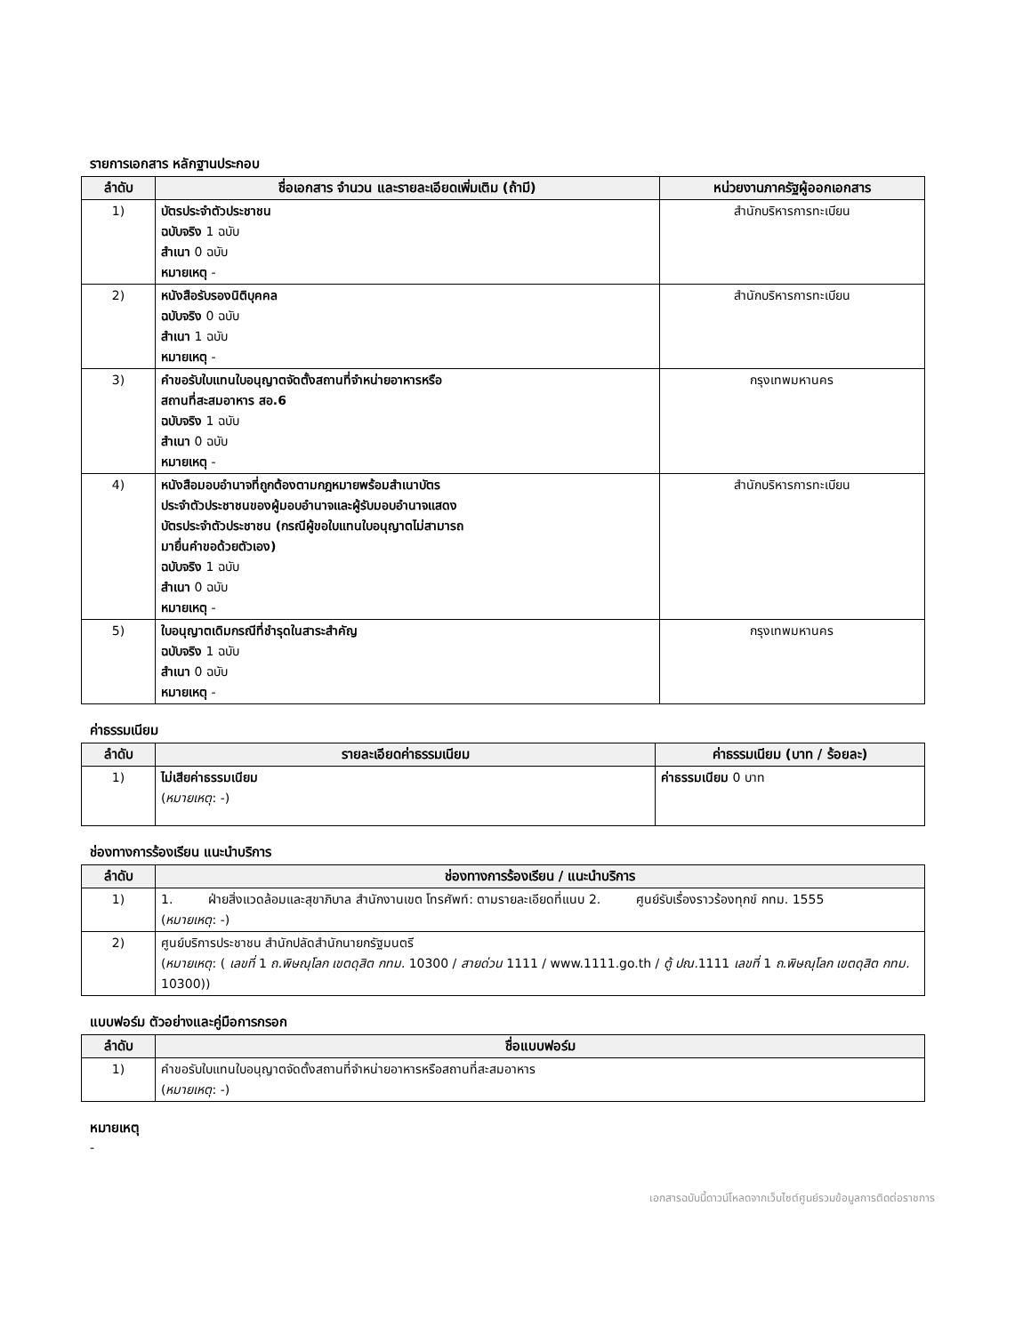รายการเอกสาร หลักฐานประกอบ
| ลำดับ | ชื่อเอกสาร จำนวน และรายละเอียดเพิ่มเติม (ถ้ามี) | หน่วยงานภาครัฐผู้ออกเอกสาร |
| --- | --- | --- |
| 1) | บัตรประจำตัวประชาชน ฉบับจริง 1 ฉบับ สำเนา 0 ฉบับ หมายเหตุ - | สำนักบริหารการทะเบียน |
| 2) | หนังสือรับรองนิติบุคคล ฉบับจริง 0 ฉบับ สำเนา 1 ฉบับ หมายเหตุ - | สำนักบริหารการทะเบียน |
| 3) | คำขอรับใบแทนใบอนุญาตจัดตั้งสถานที่จำหน่ายอาหารหรือ สถานที่สะสมอาหาร สอ.6 ฉบับจริง 1 ฉบับ สำเนา 0 ฉบับ หมายเหตุ - | กรุงเทพมหานคร |
| 4) | หนังสือมอบอำนาจที่ถูกต้องตามกฎหมายพร้อมสำเนาบัตร ประจำตัวประชาชนของผู้มอบอำนาจและผู้รับมอบอำนาจแสดง บัตรประจำตัวประชาชน (กรณีผู้ขอใบแทนใบอนุญาตไม่สามารถ มายื่นคำขอด้วยตัวเอง) ฉบับจริง 1 ฉบับ สำเนา 0 ฉบับ หมายเหตุ - | สำนักบริหารการทะเบียน |
| 5) | ใบอนุญาตเดิมกรณีที่ชำรุดในสาระสำคัญ ฉบับจริง 1 ฉบับ สำเนา 0 ฉบับ หมายเหตุ - | กรุงเทพมหานคร |
ค่าธรรมเนียม
| ลำดับ | รายละเอียดค่าธรรมเนียม | ค่าธรรมเนียม (บาท / ร้อยละ) |
| --- | --- | --- |
| 1) | ไม่เสียค่าธรรมเนียม ( หมายเหตุ : -) | ค่าธรรมเนียม 0 บาท |
ช่องทางการร้องเรียน แนะนำบริการ
| ลำดับ | ช่องทางการร้องเรียน / แนะนำบริการ |
| --- | --- |
| 1) | 1. ฝ่ายสิ่งแวดล้อมและสุขาภิบาล สำนักงานเขต โทรศัพท์: ตามรายละเอียดที่แนบ 2. ศูนย์รับเรื่องราวร้องทุกข์ กทม. 1555 ( หมายเหตุ : -) |
| 2) | ศูนย์บริการประชาชน สำนักปลัดสำนักนายกรัฐมนตรี ( หมายเหตุ : ( เลขที่ 1 ถ.พิษณุโลก เขตดุสิต กทม. 10300 / สายด่วน 1111 / www.1111.go.th / ตู้ ปณ. 1111 เลขที่ 1 ถ.พิษณุโลก เขตดุสิต กทม. 10300)) |
แบบฟอร์ม ตัวอย่างและคู่มือการกรอก
| ลำดับ | ชื่อแบบฟอร์ม |
| --- | --- |
| 1) | คำขอรับใบแทนใบอนุญาตจัดตั้งสถานที่จำหน่ายอาหารหรือสถานที่สะสมอาหาร ( หมายเหตุ : -) |
หมายเหตุ
-
เอกสารฉบับนี้ดาวน์โหลดจากเว็บไซต์ศูนย์รวมข้อมูลการติดต่อราชการ